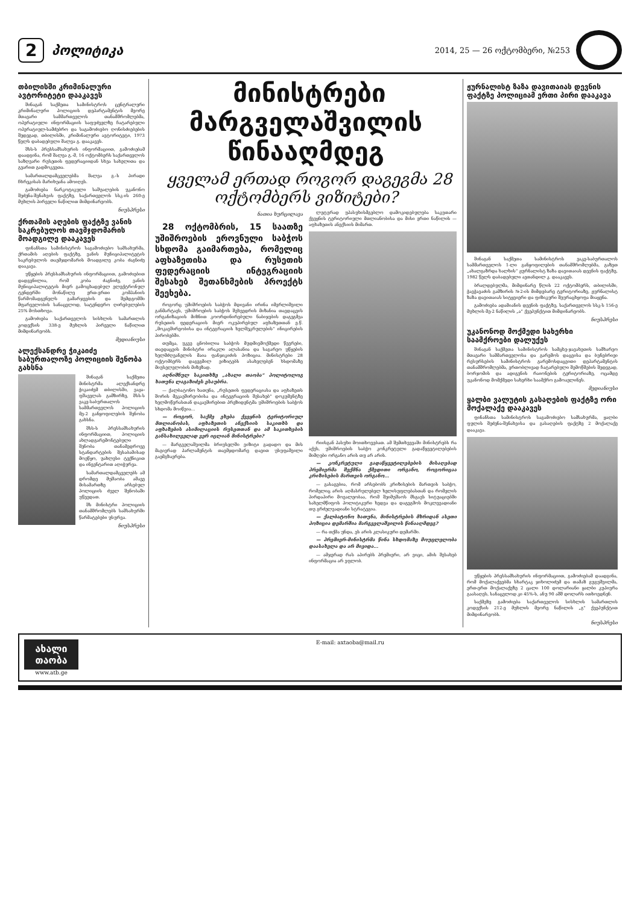2 პოლიტიკა 2014, 25 — 26 ოქტომბერი, №253
თბილისში კრიმინალური ავტორიტეტი დააკავეს
შინაგან საქმეთა სამინისტროს ცენტრალური კრიმინალური პოლიციის დეპარტამენტის მეორე მთავარი სამმართველოს თანამშრომლებმა, ოპერატიული ინფორმაციის საფუძველზე ჩატარებული ოპერატიულ-სამძებრო და საგამოძიებო ღონისძიებების შედეგად, თბილისში, კრიმინალური ავტორიტეტი, 1973 წელს დაბადებული შალვა გ. დააკავეს.
შსს-ს პრესსამსახურის ინფორმაციით, გამოძიებამ დაადგინა, რომ შალვა გ.-მ, 16 ოქტომბერს საქართველოს საზღვარი რუსეთის ფედერაციიდან სხვა სახელითა და გვარით გადმოკვეთა.
სამართალდამცველებმა შალვა გ.-ს პირადი ჩხრეკისას მარიხუანა ამოიღეს.
გამოძიება ნარკოტიკული საშუალების უკანონო შეძენა-შენახვის ფაქტზე, საქართველოს სსკ-ის 260-ე მუხლის პირველი ნაწილით მიმდინარეობს.
ნიუსპრესი
ქრთამის აღების ფაქტზე ვანის საკრებულოს თავმჯდომარის მოადგილე დააკავეს
ფინანსთა სამინისტროს საგამოძიებო სამსახურმა, ქრთამის აღების ფაქტზე, ვანის მუნიციპალიტეტის საკრებულოს თავმჯდომარის მოადგილე კობა ძაგნიძე დააკავა.
უწყების პრესსამსახურის ინფორმაციით, გამოძიებით დადგენილია, რომ კობა ძაგნიძე, ვანის მუნიციპალიტეტის მიერ გამოცხადებულ ელექტრონულ ტენდერში მონაწილე ერთ-ერთი კომპანიის წარმომადგენელს გამარჯვების და შემდგომში მფარველობის სანაცვლოდ, სატენდერო ღირებულების 25% მოსთხოვა.
გამოძიება საქართველოს სისხლის სამართლის კოდექსის 338-ე მუხლის პირველი ნაწილით მიმდინარეობს.
მედიანიუსი
ალექსანდრე ჭიკაიძე საბურთალოზე პოლიციის შენობა გახსნა
შინაგან საქმეთა მინისტრმა ალექსანდრე ჭიკაიძემ თბილისში, ვაჟა-ფშაველას გამზირზე, შსს-ს ვაკე-საბურთალოს სამმართველოს პოლიციის მე-2 განყოფილების შენობა გახსნა.
შსს-ს პრესსამსახურის ინფორმაციით, პოლიციის ახლადგარემონტებული შენობა თანამედროვე სტანდარტების შესაბამისად მოეწყო, უახლესი ტექნიკით და ინვენტარით აღიჭურვა.
სამართალდამცველებს ამ დრომდე მუშაობა ამავე მისამართზე არსებულ პოლიციის ძველ შენობაში უწევდათ.
შს მინისტრი პოლიციის თანამშრომლებს სამსახურში წარმატებები უსურვა.
ნიუსპრესი
მინისტრები მარგველაშვილის წინააღმდეგ
ყველამ ერთად როგორ დაგეგმა 28 ოქტომბერს ვიზიტები?
ნათია ხურცილავა
28 ოქტომბრის, 15 საათზე უშიშროების ეროვნული საბჭოს სხდომა გაიმართება, რომელიც აფხაზეთისა და რუსეთის ფედერაციის ინტეგრაციის შესახებ შეთანხმების პროექტს შეეხება.
როგორც უშიშროების საბჭოს მდივანი ირინა იმერლიშვილი განმარტავს, უშიშროების საბჭოს შეხვედრის მიზანია თავდაცვის ორგანიზაციის მიზნით კოორდინირებული ნაბიჯების დაგეგმვა რუსეთის ფედერაციის მიერ ოკუპირებულ აფხაზეთთან ე.წ. „მოკავშირეობისა და ინტეგრაციის ხელშეკრულების“ ინიცირების პირობებში.
თუმცა, უკვე ცნობილია საბჭოს მუდმივმოქმედი წევრები, თავდაცვის მინისტრი ირაკლი ალასანია და საგარეო უწყების ხელმძღვანელის მაია ფანჯიკიძის პოზიცია. მინისტრები 28 ოქტომბერს დაგეგმილ ვიზიტებს ასახელებენ ხსდომაზე მიუსვლელობის მიზეზად.
აღნიშნულ საკითხზე „ახალი თაობა“ პოლიტოლოგ ხათუნა ლაგაზიძეს ესაუბრა.
— ქალბატონო ხათუნა, „რუსეთის ფედერაციასა და აფხაზეთს შორის მეკავშირეობისა და ინტეგრაციის შესახებ“ დოკუმენტზე ხელმოწერასთან დაკავშირებით პრეზიდენტმა უშიშროების საბჭოს სხდომა მოიწვია...
— როგორ, საქმე ეხება ქვეყნის ტერიტორიულ მთლიანობას, აფხაზეთის ანექსიის საკითხს და აფხაზების ასიმილაციის რუსეთთან და ამ საკითხების განსახილველად ვერ იცლიან მინისტრები?
— მარგველაშვილმა ბრიუსელში ვიზიტი გადადო და მის მაგივრად პარლამენტის თავმჯდომარე დავით უსუფაშვილი გაემგზავრება.
ლუტურად უპასუხისმგებლო დამოკიდებულება საკუთარი ქვეყნის ტერიტორიული მთლიანობისა და მისი ერთი ნაწილის — აფხაზეთის ანექსიის მიმართ.
რიისგან პასუხი მოითხოვებათ. ამ შემთხვევაში მინისტრებს რა აქვს, უშიშროების საბჭო კონკრეტული გადაწყვეტილებების მიმღები ორგანო არის თუ არ არის.
— კონკრეტული გადაწყვეტილებების მისაღებად პრემიერმა შექმნა ქმედითი ორგანო, როგორიცაა კრიზისების მართვის ორგანო...
— გასაგებია, რომ არსებობს კრიზისების მართვის საბჭო, რომელიც არის აღმასრულებელ ხელისუფლებასთან და რომელის პირდაპირი მოვალეობაა, რომ შეიმუშაოს მსგავს სიტუაციებში სახელმწიფოს პოლიტიკური ხედვა და დაგეგმოს მოკლევადიანი თუ გრძელვადიანი სტრატეგია.
— ქალბატონო ხათუნა, მინისტრების მხრიდან ასეთი პოზიცია დემარშია მარგველაშვილის წინააღმდეგ?
— რა თქმა უნდა, ეს არის კლასიკური დემარში.
— პრემიერ-მინისტრმა წინა სხდომაზე მოუცლელობა დაასახელა და არ მივიდა...
— ამჯერად რას აპირებს პრემიერი, არ ვიცი, ამის შესახებ ინფორმაცია არ ვფლობ.
ჟურნალისტ ზაზა დავითაიას დევნის ფაქტზე პოლიციამ ერთი პირი დააკავა
შინაგან საქმეთა სამინისტროს ვაკე-საბურთალოს სამმართველოს 1-ლი განყოფილების თანამშრომლებმა, გაზეთ „ახალგაზრდა ხალხის“ ჟურნალისტ ზაზა დავითაიას დევნის ფაქტზე, 1982 წელს დაბადებული ავთანდილ კ. დააკავეს.
ბრალდებულმა, მიმდინარე წლის 22 ოქტომბერს, თბილისში, ჭავჭავაძის გამზირის №2-ის მიმდებარე ტერიტორიაზე, ჟურნალისტ ზაზა დავითაიას სიტყვიერი და ფიზიკური შეურაცხყოფა მიაყენა.
გამოძიება ადამიანის დევნის ფაქტზე, საქართველოს სსკ-ს 156-ე მუხლის მე-2 ნაწილის „ა“ ქვეპუნქტით მიმდინარეობს.
ნიუსპრესი
უკანონოდ მოქმედი სახერხი საამქროები დალუქეს
შინაგან საქმეთა სამინისტროს სამცხე-ჯავახეთის სამხარეო მთავარი სამმართველოსა და გარემოს დაცვისა და ბუნებრივი რესურსების სამინისტროს გარემოსდაცვითი დეპარტამენტის თანამშრომლებმა, ერთობლივად ჩატარებული შემოწმების შედეგად, ბორჯომის და ადიგენის რაიონების ტერიტორიაზე, ოცამდე უკანონოდ მომქმედი სახერხი საამქრო გამოავლინეს.
მედიანიუსი
ყალბი ვალუტის გასაღების ფაქტზე ორი მოქალაქე დააკავეს
ფინანსთა სამინისტროს საგამოძიებო სამსახურმა, ყალბი ფულის შეძენა-შენახვისა და გასაღების ფაქტზე 2 მოქალაქე დააკავა.
უწყების პრესსამსახურის ინფორმაციით, გამოძიებამ დაადგინა, რომ მოქალაქეებმა სხარტაკ ჯიხოლიძემ და თამაზ გუგუშვილმა, ერთ-ერთ მოქალაქეზე 2 ცალი 100 დოლარიანი ყალბი კუპიურა გაასაღეს, სანაცვლოდ კი 45%-ს, ანუ 90 აშშ დოლარს ითხოვდნენ.
საქმეზე გამოძიება საქართველოს სისხლის სამართლის კოდექსის 212-ე მუხლის მეორე ნაწილის „გ“ ქვეპუნქტით მიმდინარეობს.
ნიუსპრესი
ახალი თაობა
www.atb.ge
E-mail: axtaoba@mail.ru